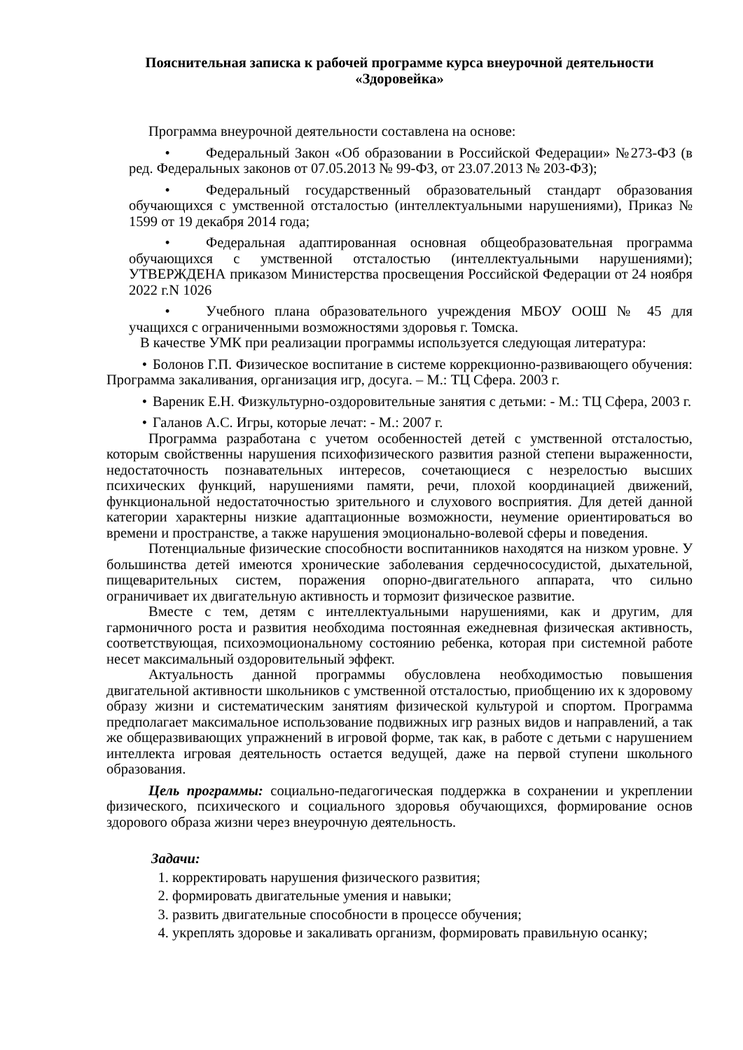Пояснительная записка к рабочей программе курса внеурочной деятельности
«Здоровейка»
Программа внеурочной деятельности составлена на основе:
• Федеральный Закон «Об образовании в Российской Федерации» №273-ФЗ (в ред. Федеральных законов от 07.05.2013 № 99-ФЗ, от 23.07.2013 № 203-ФЗ);
• Федеральный государственный образовательный стандарт образования обучающихся с умственной отсталостью (интеллектуальными нарушениями), Приказ № 1599 от 19 декабря 2014 года;
• Федеральная адаптированная основная общеобразовательная программа обучающихся с умственной отсталостью (интеллектуальными нарушениями); УТВЕРЖДЕНА приказом Министерства просвещения Российской Федерации от 24 ноября 2022 г.N 1026
• Учебного плана образовательного учреждения МБОУ ООШ № 45 для учащихся с ограниченными возможностями здоровья г. Томска.
В качестве УМК при реализации программы используется следующая литература:
• Болонов Г.П. Физическое воспитание в системе коррекционно-развивающего обучения: Программа закаливания, организация игр, досуга. – М.: ТЦ Сфера. 2003 г.
• Вареник Е.Н. Физкультурно-оздоровительные занятия с детьми: - М.: ТЦ Сфера, 2003 г.
• Галанов А.С. Игры, которые лечат: - М.: 2007 г.
Программа разработана с учетом особенностей детей с умственной отсталостью, которым свойственны нарушения психофизического развития разной степени выраженности, недостаточность познавательных интересов, сочетающиеся с незрелостью высших психических функций, нарушениями памяти, речи, плохой координацией движений, функциональной недостаточностью зрительного и слухового восприятия. Для детей данной категории характерны низкие адаптационные возможности, неумение ориентироваться во времени и пространстве, а также нарушения эмоционально-волевой сферы и поведения.
Потенциальные физические способности воспитанников находятся на низком уровне. У большинства детей имеются хронические заболевания сердечнососудистой, дыхательной, пищеварительных систем, поражения опорно-двигательного аппарата, что сильно ограничивает их двигательную активность и тормозит физическое развитие.
Вместе с тем, детям с интеллектуальными нарушениями, как и другим, для гармоничного роста и развития необходима постоянная ежедневная физическая активность, соответствующая, психоэмоциональному состоянию ребенка, которая при системной работе несет максимальный оздоровительный эффект.
Актуальность данной программы обусловлена необходимостью повышения двигательной активности школьников с умственной отсталостью, приобщению их к здоровому образу жизни и систематическим занятиям физической культурой и спортом. Программа предполагает максимальное использование подвижных игр разных видов и направлений, а так же общеразвивающих упражнений в игровой форме, так как, в работе с детьми с нарушением интеллекта игровая деятельность остается ведущей, даже на первой ступени школьного образования.
Цель программы: социально-педагогическая поддержка в сохранении и укреплении физического, психического и социального здоровья обучающихся, формирование основ здорового образа жизни через внеурочную деятельность.
Задачи:
1. корректировать нарушения физического развития;
2. формировать двигательные умения и навыки;
3. развить двигательные способности в процессе обучения;
4. укреплять здоровье и закаливать организм, формировать правильную осанку;